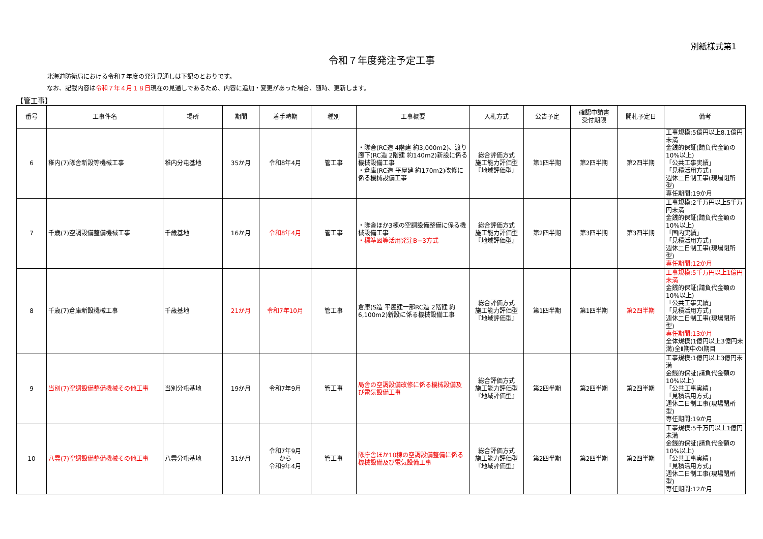別紙様式第1
令和７年度発注予定工事
北海道防衛局における令和７年度の発注見通しは下記のとおりです。
なお、記載内容は令和７年４月１８日現在の見通しであるため、内容に追加・変更があった場合、随時、更新します。
【管工事】
| 番号 | 工事件名 | 場所 | 期間 | 着手時期 | 種別 | 工事概要 | 入札方式 | 公告予定 | 確認申請書 受付期限 | 開札予定日 | 備考 |
| --- | --- | --- | --- | --- | --- | --- | --- | --- | --- | --- | --- |
| 6 | 稚内(7)隊舎新設等機械工事 | 稚内分屯基地 | 35か月 | 令和8年4月 | 管工事 | ・隊舎(RC造 4階建 約3,000m2)、渡り廊下(RC造 2階建 約140m2)新設に係る機械設備工事 ・倉庫(RC造 平屋建 約170m2)改修に係る機械設備工事 | 総合評価方式 施工能力評価型 『地域評価型』 | 第1四半期 | 第2四半期 | 第2四半期 | 工事規模:5億円以上8.1億円未満 金銭的保証(請負代金額の10%以上) 「公共工事実績」 「見積活用方式」 週休二日制工事(現場閉所型) 専任期間:19か月 |
| 7 | 千歳(7)空調設備整備機械工事 | 千歳基地 | 16か月 | 令和8年4月 | 管工事 | ・隊舎ほか3棟の空調設備整備に係る機械設備工事 ・標準図等活用発注B−3方式 | 総合評価方式 施工能力評価型 『地域評価型』 | 第2四半期 | 第3四半期 | 第3四半期 | 工事規模:2千万円以上5千万円未満 金銭的保証(請負代金額の10%以上) 「国内実績」 「見積活用方式」 週休二日制工事(現場閉所型) 専任期間:12か月 |
| 8 | 千歳(7)倉庫新設機械工事 | 千歳基地 | 21か月 | 令和7年10月 | 管工事 | 倉庫(S造 平屋建一部RC造 2階建 約6,100m2)新設に係る機械設備工事 | 総合評価方式 施工能力評価型 『地域評価型』 | 第1四半期 | 第1四半期 | 第2四半期 | 工事規模:5千万円以上1億円未満 金銭的保証(請負代金額の10%以上) 「公共工事実績」 「見積活用方式」 週休二日制工事(現場閉所型) 専任期間:13か月 全体規模(1億円以上3億円未満)全Ⅱ期中のⅠ期目 |
| 9 | 当別(7)空調設備整備機械その他工事 | 当別分屯基地 | 19か月 | 令和7年9月 | 管工事 | 局舎の空調設備改修に係る機械設備及び電気設備工事 | 総合評価方式 施工能力評価型 『地域評価型』 | 第2四半期 | 第2四半期 | 第2四半期 | 工事規模:1億円以上3億円未満 金銭的保証(請負代金額の10%以上) 「公共工事実績」 「見積活用方式」 週休二日制工事(現場閉所型) 専任期間:19か月 |
| 10 | 八雲(7)空調設備整備機械その他工事 | 八雲分屯基地 | 31か月 | 令和7年9月 から 令和9年4月 | 管工事 | 隊庁舎ほか10棟の空調設備整備に係る機械設備及び電気設備工事 | 総合評価方式 施工能力評価型 『地域評価型』 | 第2四半期 | 第2四半期 | 第2四半期 | 工事規模:5千万円以上1億円未満 金銭的保証(請負代金額の10%以上) 「公共工事実績」 「見積活用方式」 週休二日制工事(現場閉所型) 専任期間:12か月 |